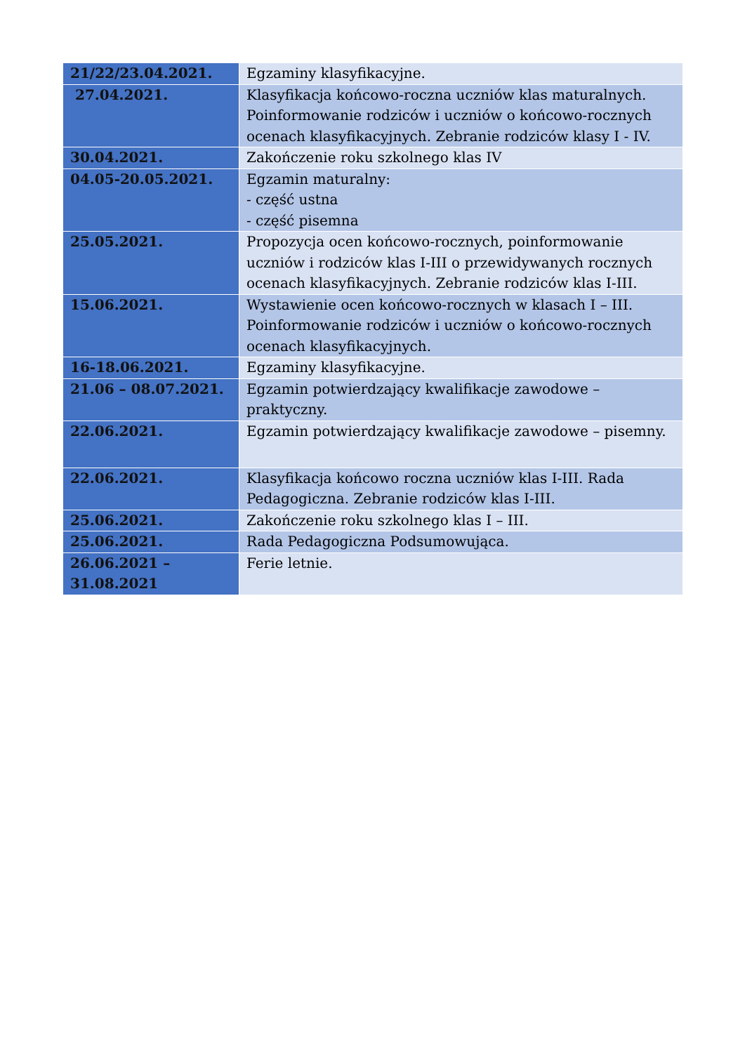| 21/22/23.04.2021. | Egzaminy klasyfikacyjne. |
| 27.04.2021. | Klasyfikacja końcowo-roczna uczniów klas maturalnych. Poinformowanie rodziców i uczniów o końcowo-rocznych ocenach klasyfikacyjnych. Zebranie rodziców klasy I - IV. |
| 30.04.2021. | Zakończenie roku szkolnego klas IV |
| 04.05-20.05.2021. | Egzamin maturalny: - część ustna - część pisemna |
| 25.05.2021. | Propozycja ocen końcowo-rocznych, poinformowanie uczniów i rodziców klas I-III o przewidywanych rocznych ocenach klasyfikacyjnych. Zebranie rodziców klas I-III. |
| 15.06.2021. | Wystawienie ocen końcowo-rocznych w klasach I – III. Poinformowanie rodziców i uczniów o końcowo-rocznych ocenach klasyfikacyjnych. |
| 16-18.06.2021. | Egzaminy klasyfikacyjne. |
| 21.06 – 08.07.2021. | Egzamin potwierdzający kwalifikacje zawodowe – praktyczny. |
| 22.06.2021. | Egzamin potwierdzający kwalifikacje zawodowe – pisemny. |
| 22.06.2021. | Klasyfikacja końcowo roczna uczniów klas I-III. Rada Pedagogiczna. Zebranie rodziców klas I-III. |
| 25.06.2021. | Zakończenie roku szkolnego klas I – III. |
| 25.06.2021. | Rada Pedagogiczna Podsumowująca. |
| 26.06.2021 – 31.08.2021 | Ferie letnie. |